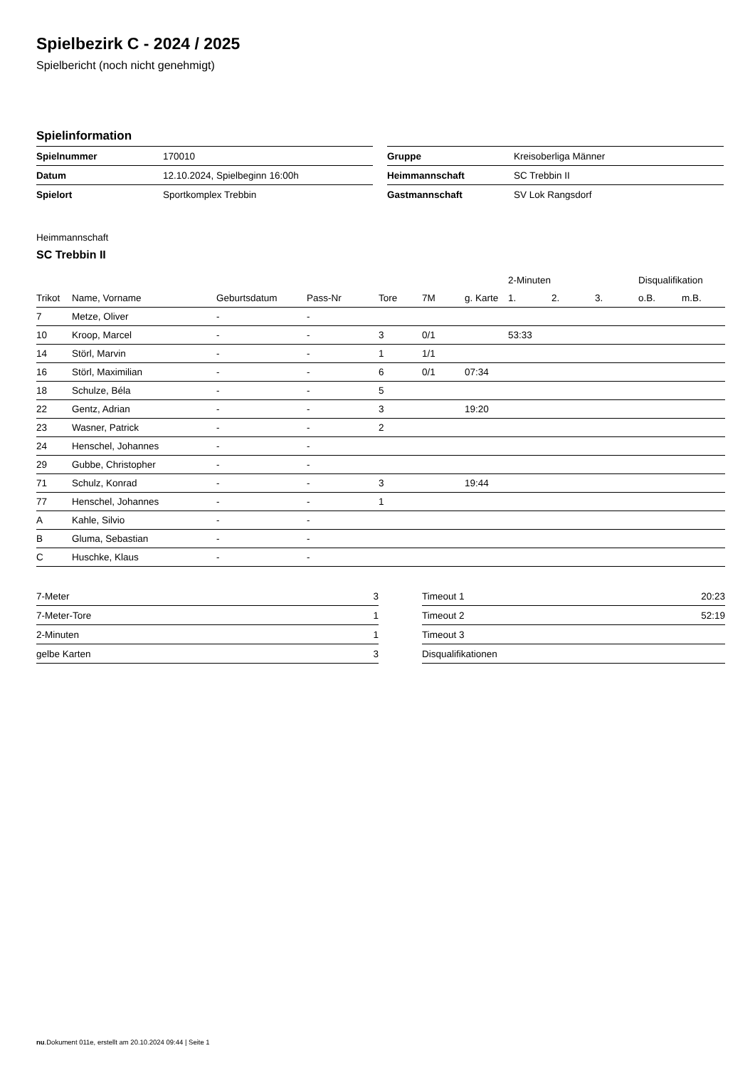Spielbezirk C - 2024 / 2025
Spielbericht (noch nicht genehmigt)
Spielinformation
| Spielnummer | 170010 |
| Datum | 12.10.2024, Spielbeginn 16:00h |
| Spielort | Sportkomplex Trebbin |
| Gruppe | Kreisoberliga Männer |
| Heimmannschaft | SC Trebbin II |
| Gastmannschaft | SV Lok Rangsdorf |
Heimmannschaft
SC Trebbin II
| | | | | | | | 2-Minuten | | | Disqualifikation | |
| --- | --- | --- | --- | --- | --- | --- | --- | --- | --- | --- | --- |
| Trikot | Name, Vorname | Geburtsdatum | Pass-Nr | Tore | 7M | g. Karte | 1. | 2. | 3. | o.B. | m.B. |
| 7 | Metze, Oliver | - | - | | | | | | | | |
| 10 | Kroop, Marcel | - | - | 3 | 0/1 | | 53:33 | | | | |
| 14 | Störl, Marvin | - | - | 1 | 1/1 | | | | | | |
| 16 | Störl, Maximilian | - | - | 6 | 0/1 | 07:34 | | | | | |
| 18 | Schulze, Béla | - | - | 5 | | | | | | | |
| 22 | Gentz, Adrian | - | - | 3 | | 19:20 | | | | | |
| 23 | Wasner, Patrick | - | - | 2 | | | | | | | |
| 24 | Henschel, Johannes | - | - | | | | | | | | |
| 29 | Gubbe, Christopher | - | - | | | | | | | | |
| 71 | Schulz, Konrad | - | - | 3 | | 19:44 | | | | | |
| 77 | Henschel, Johannes | - | - | 1 | | | | | | | |
| A | Kahle, Silvio | - | - | | | | | | | | |
| B | Gluma, Sebastian | - | - | | | | | | | | |
| C | Huschke, Klaus | - | - | | | | | | | | |
| 7-Meter | 3 |
| 7-Meter-Tore | 1 |
| 2-Minuten | 1 |
| gelbe Karten | 3 |
| Timeout 1 | 20:23 |
| Timeout 2 | 52:19 |
| Timeout 3 | |
| Disqualifikationen | |
nu.Dokument 011e, erstellt am 20.10.2024 09:44 | Seite 1